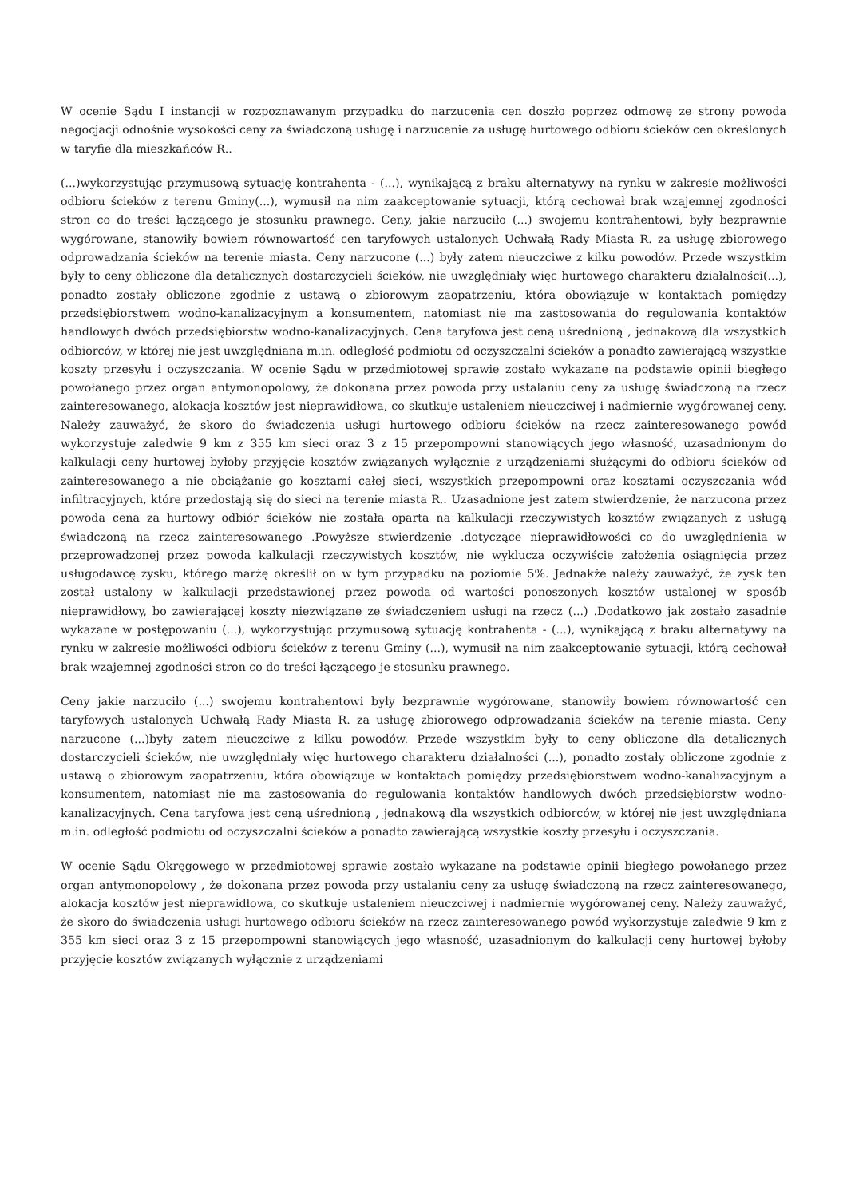W ocenie Sądu I instancji w rozpoznawanym przypadku do narzucenia cen doszło poprzez odmowę ze strony powoda negocjacji odnośnie wysokości ceny za świadczoną usługę i narzucenie za usługę hurtowego odbioru ścieków cen określonych w taryfie dla mieszkańców R..
(...)wykorzystując przymusową sytuację kontrahenta - (...), wynikającą z braku alternatywy na rynku w zakresie możliwości odbioru ścieków z terenu Gminy(...), wymusił na nim zaakceptowanie sytuacji, którą cechował brak wzajemnej zgodności stron co do treści łączącego je stosunku prawnego. Ceny, jakie narzuciło (...) swojemu kontrahentowi, były bezprawnie wygórowane, stanowiły bowiem równowartość cen taryfowych ustalonych Uchwałą Rady Miasta R. za usługę zbiorowego odprowadzania ścieków na terenie miasta. Ceny narzucone (...) były zatem nieuczciwe z kilku powodów. Przede wszystkim były to ceny obliczone dla detalicznych dostarczycieli ścieków, nie uwzględniały więc hurtowego charakteru działalności(...), ponadto zostały obliczone zgodnie z ustawą o zbiorowym zaopatrzeniu, która obowiązuje w kontaktach pomiędzy przedsiębiorstwem wodno-kanalizacyjnym a konsumentem, natomiast nie ma zastosowania do regulowania kontaktów handlowych dwóch przedsiębiorstw wodno-kanalizacyjnych. Cena taryfowa jest ceną uśrednioną , jednakową dla wszystkich odbiorców, w której nie jest uwzględniana m.in. odległość podmiotu od oczyszczalni ścieków a ponadto zawierającą wszystkie koszty przesyłu i oczyszczania. W ocenie Sądu w przedmiotowej sprawie zostało wykazane na podstawie opinii biegłego powołanego przez organ antymonopolowy, że dokonana przez powoda przy ustalaniu ceny za usługę świadczoną na rzecz zainteresowanego, alokacja kosztów jest nieprawidłowa, co skutkuje ustaleniem nieuczciwej i nadmiernie wygórowanej ceny. Należy zauważyć, że skoro do świadczenia usługi hurtowego odbioru ścieków na rzecz zainteresowanego powód wykorzystuje zaledwie 9 km z 355 km sieci oraz 3 z 15 przepompowni stanowiących jego własność, uzasadnionym do kalkulacji ceny hurtowej byłoby przyjęcie kosztów związanych wyłącznie z urządzeniami służącymi do odbioru ścieków od zainteresowanego a nie obciążanie go kosztami całej sieci, wszystkich przepompowni oraz kosztami oczyszczania wód infiltracyjnych, które przedostają się do sieci na terenie miasta R.. Uzasadnione jest zatem stwierdzenie, że narzucona przez powoda cena za hurtowy odbiór ścieków nie została oparta na kalkulacji rzeczywistych kosztów związanych z usługą świadczoną na rzecz zainteresowanego .Powyższe stwierdzenie .dotyczące nieprawidłowości co do uwzględnienia w przeprowadzonej przez powoda kalkulacji rzeczywistych kosztów, nie wyklucza oczywiście założenia osiągnięcia przez usługodawcę zysku, którego marżę określił on w tym przypadku na poziomie 5%. Jednakże należy zauważyć, że zysk ten został ustalony w kalkulacji przedstawionej przez powoda od wartości ponoszonych kosztów ustalonej w sposób nieprawidłowy, bo zawierającej koszty niezwiązane ze świadczeniem usługi na rzecz (...) .Dodatkowo jak zostało zasadnie wykazane w postępowaniu (...), wykorzystując przymusową sytuację kontrahenta - (...), wynikającą z braku alternatywy na rynku w zakresie możliwości odbioru ścieków z terenu Gminy (...), wymusił na nim zaakceptowanie sytuacji, którą cechował brak wzajemnej zgodności stron co do treści łączącego je stosunku prawnego.
Ceny jakie narzuciło (...) swojemu kontrahentowi były bezprawnie wygórowane, stanowiły bowiem równowartość cen taryfowych ustalonych Uchwałą Rady Miasta R. za usługę zbiorowego odprowadzania ścieków na terenie miasta. Ceny narzucone (...)były zatem nieuczciwe z kilku powodów. Przede wszystkim były to ceny obliczone dla detalicznych dostarczycieli ścieków, nie uwzględniały więc hurtowego charakteru działalności (...), ponadto zostały obliczone zgodnie z ustawą o zbiorowym zaopatrzeniu, która obowiązuje w kontaktach pomiędzy przedsiębiorstwem wodno-kanalizacyjnym a konsumentem, natomiast nie ma zastosowania do regulowania kontaktów handlowych dwóch przedsiębiorstw wodno-kanalizacyjnych. Cena taryfowa jest ceną uśrednioną , jednakową dla wszystkich odbiorców, w której nie jest uwzględniana m.in. odległość podmiotu od oczyszczalni ścieków a ponadto zawierającą wszystkie koszty przesyłu i oczyszczania.
W ocenie Sądu Okręgowego w przedmiotowej sprawie zostało wykazane na podstawie opinii biegłego powołanego przez organ antymonopolowy , że dokonana przez powoda przy ustalaniu ceny za usługę świadczoną na rzecz zainteresowanego, alokacja kosztów jest nieprawidłowa, co skutkuje ustaleniem nieuczciwej i nadmiernie wygórowanej ceny. Należy zauważyć, że skoro do świadczenia usługi hurtowego odbioru ścieków na rzecz zainteresowanego powód wykorzystuje zaledwie 9 km z 355 km sieci oraz 3 z 15 przepompowni stanowiących jego własność, uzasadnionym do kalkulacji ceny hurtowej byłoby przyjęcie kosztów związanych wyłącznie z urządzeniami